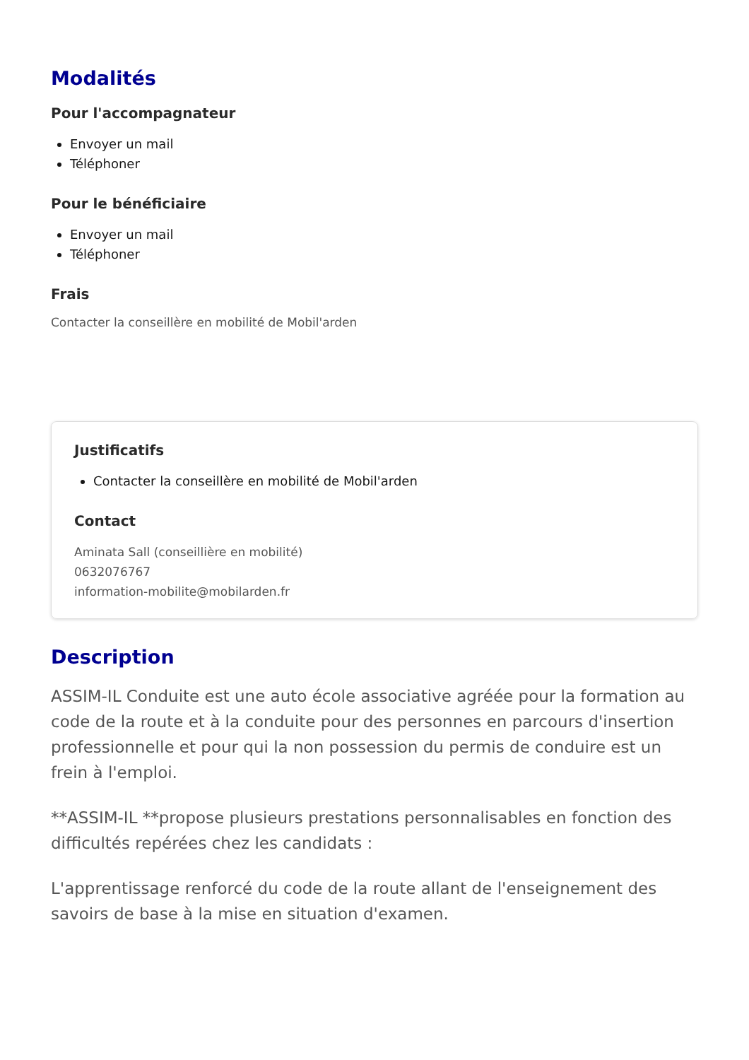Modalités
Pour l'accompagnateur
Envoyer un mail
Téléphoner
Pour le bénéficiaire
Envoyer un mail
Téléphoner
Frais
Contacter la conseillère en mobilité de Mobil'arden
Justificatifs
Contacter la conseillère en mobilité de Mobil'arden
Contact
Aminata Sall (conseillière en mobilité)
0632076767
information-mobilite@mobilarden.fr
Description
ASSIM-IL Conduite est une auto école associative agréée pour la formation au code de la route et à la conduite pour des personnes en parcours d'insertion professionnelle et pour qui la non possession du permis de conduire est un frein à l'emploi.
**ASSIM-IL **propose plusieurs prestations personnalisables en fonction des difficultés repérées chez les candidats :
L'apprentissage renforcé du code de la route allant de l'enseignement des savoirs de base à la mise en situation d'examen.